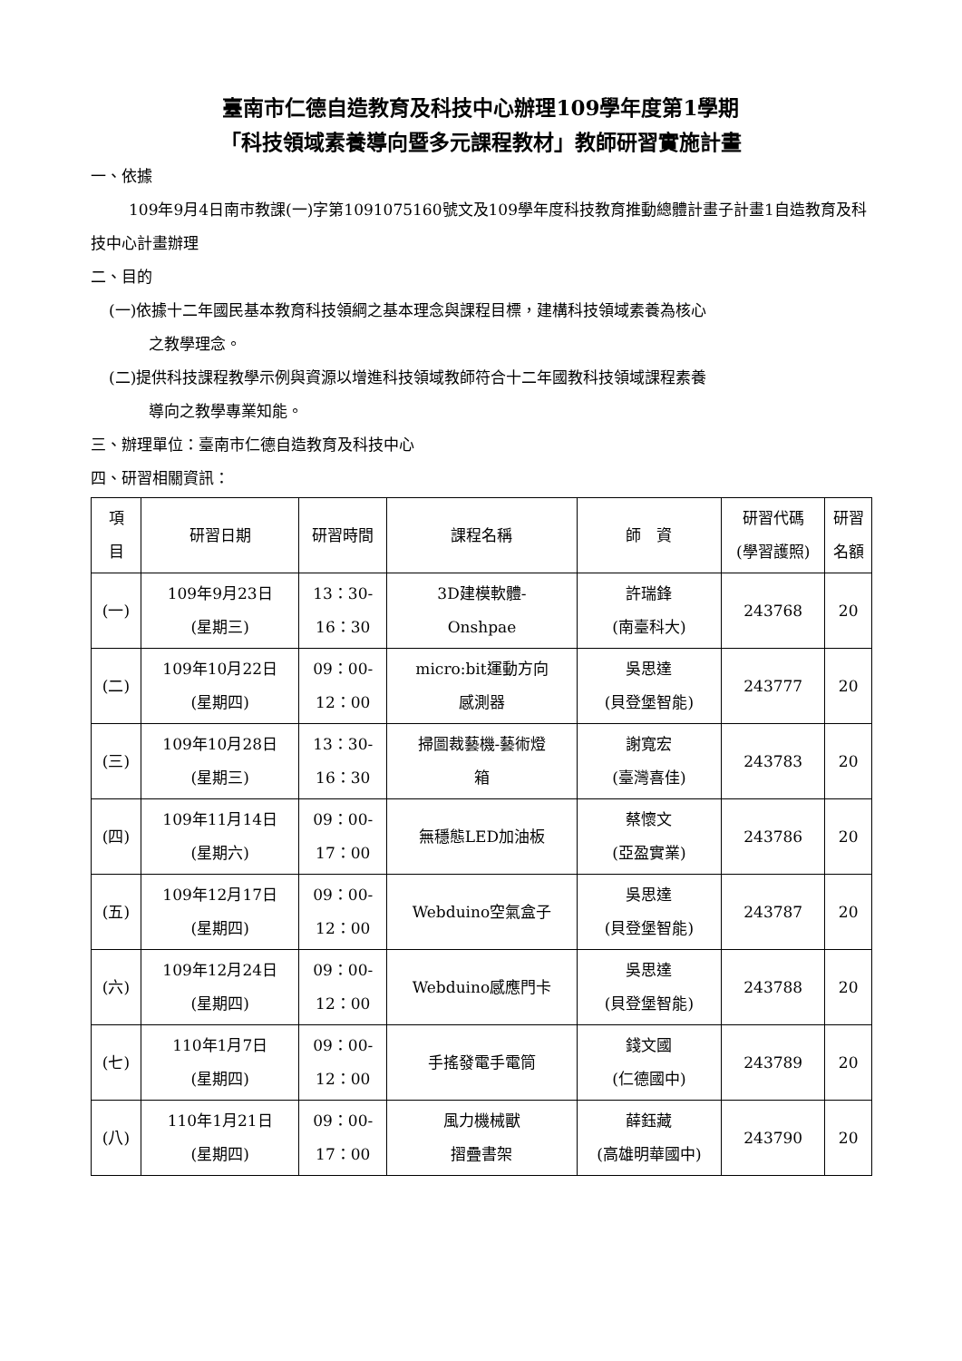臺南市仁德自造教育及科技中心辦理109學年度第1學期
「科技領域素養導向暨多元課程教材」教師研習實施計畫
一、依據
109年9月4日南市教課(一)字第1091075160號文及109學年度科技教育推動總體計畫子計畫1自造教育及科技中心計畫辦理
二、目的
(一)依據十二年國民基本教育科技領綱之基本理念與課程目標，建構科技領域素養為核心
之教學理念。
(二)提供科技課程教學示例與資源以增進科技領域教師符合十二年國教科技領域課程素養
導向之教學專業知能。
三、辦理單位：臺南市仁德自造教育及科技中心
四、研習相關資訊：
| 項 目 | 研習日期 | 研習時間 | 課程名稱 | 師 資 | 研習代碼 (學習護照) | 研習 名額 |
| --- | --- | --- | --- | --- | --- | --- |
| (一) | 109年9月23日 (星期三) | 13：30- 16：30 | 3D建模軟體- Onshpae | 許瑞鋒 (南臺科大) | 243768 | 20 |
| (二) | 109年10月22日 (星期四) | 09：00- 12：00 | micro:bit運動方向 感測器 | 吳思達 (貝登堡智能) | 243777 | 20 |
| (三) | 109年10月28日 (星期三) | 13：30- 16：30 | 掃圖裁藝機-藝術燈 箱 | 謝寬宏 (臺灣喜佳) | 243783 | 20 |
| (四) | 109年11月14日 (星期六) | 09：00- 17：00 | 無穩態LED加油板 | 蔡懷文 (亞盈實業) | 243786 | 20 |
| (五) | 109年12月17日 (星期四) | 09：00- 12：00 | Webduino空氣盒子 | 吳思達 (貝登堡智能) | 243787 | 20 |
| (六) | 109年12月24日 (星期四) | 09：00- 12：00 | Webduino感應門卡 | 吳思達 (貝登堡智能) | 243788 | 20 |
| (七) | 110年1月7日 (星期四) | 09：00- 12：00 | 手搖發電手電筒 | 錢文國 (仁德國中) | 243789 | 20 |
| (八) | 110年1月21日 (星期四) | 09：00- 17：00 | 風力機械獸 摺疊書架 | 薛鈺藏 (高雄明華國中) | 243790 | 20 |